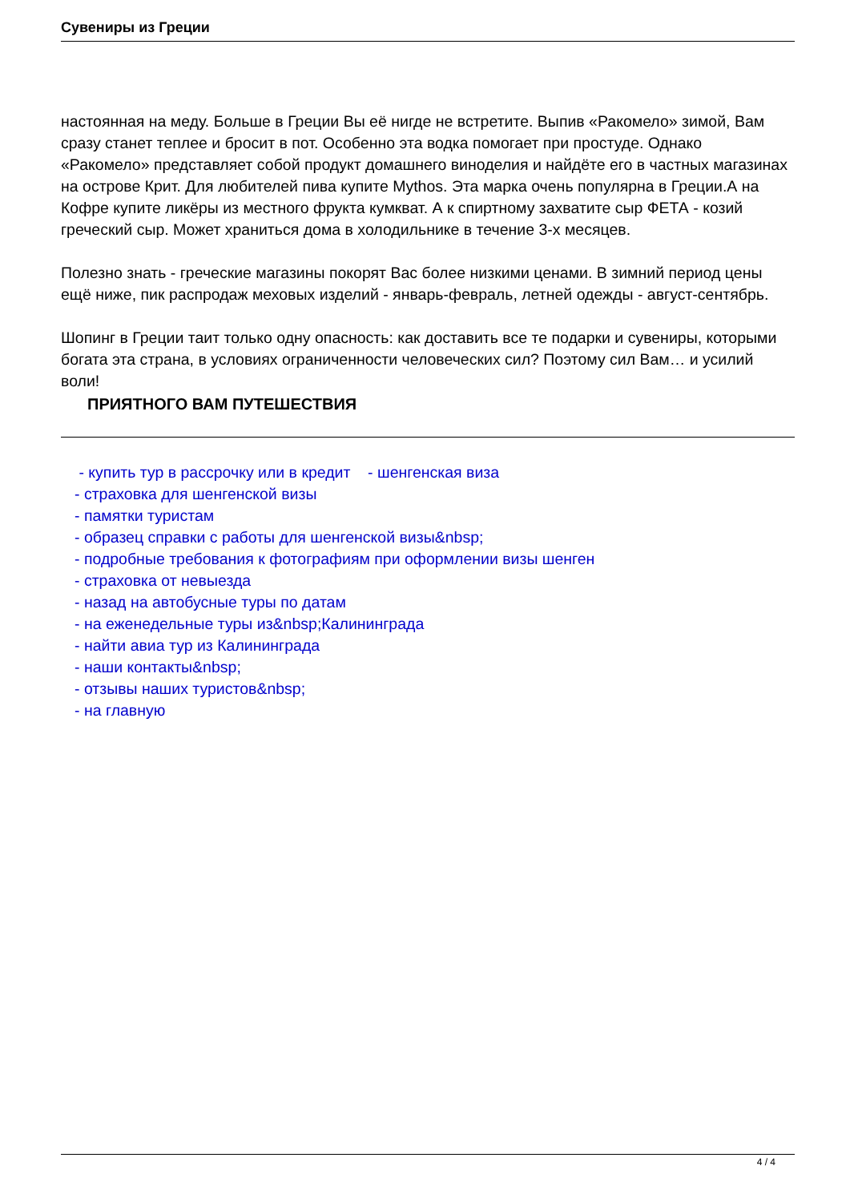Сувениры из Греции
настоянная на меду. Больше в Греции Вы её нигде не встретите. Выпив «Ракомело» зимой, Вам сразу станет теплее и бросит в пот. Особенно эта водка помогает при простуде. Однако «Ракомело» представляет собой продукт домашнего виноделия и найдёте его в частных магазинах на острове Крит. Для любителей пива купите Mythos. Эта марка очень популярна в Греции.А на Кофре купите ликёры из местного фрукта кумкват. А к спиртному захватите сыр ФЕТА - козий греческий сыр. Может храниться дома в холодильнике в течение 3-х месяцев.
Полезно знать - греческие магазины покорят Вас более низкими ценами. В зимний период цены ещё ниже, пик распродаж меховых изделий - январь-февраль, летней одежды - август-сентябрь.
Шопинг в Греции таит только одну опасность: как доставить все те подарки и сувениры, которыми богата эта страна, в условиях ограниченности человеческих сил? Поэтому сил Вам… и усилий воли!
ПРИЯТНОГО ВАМ ПУТЕШЕСТВИЯ
- купить тур в рассрочку или в кредит - шенгенская виза
- страховка для шенгенской визы
- памятки туристам
- образец справки с работы для шенгенской визы&nbsp;
- подробные требования к фотографиям при оформлении визы шенген
- страховка от невыезда
- назад на автобусные туры по датам
- на еженедельные туры из&nbsp;Калининграда
- найти авиа тур из Калининграда
- наши контакты&nbsp;
- отзывы наших туристов&nbsp;
- на главную
4 / 4